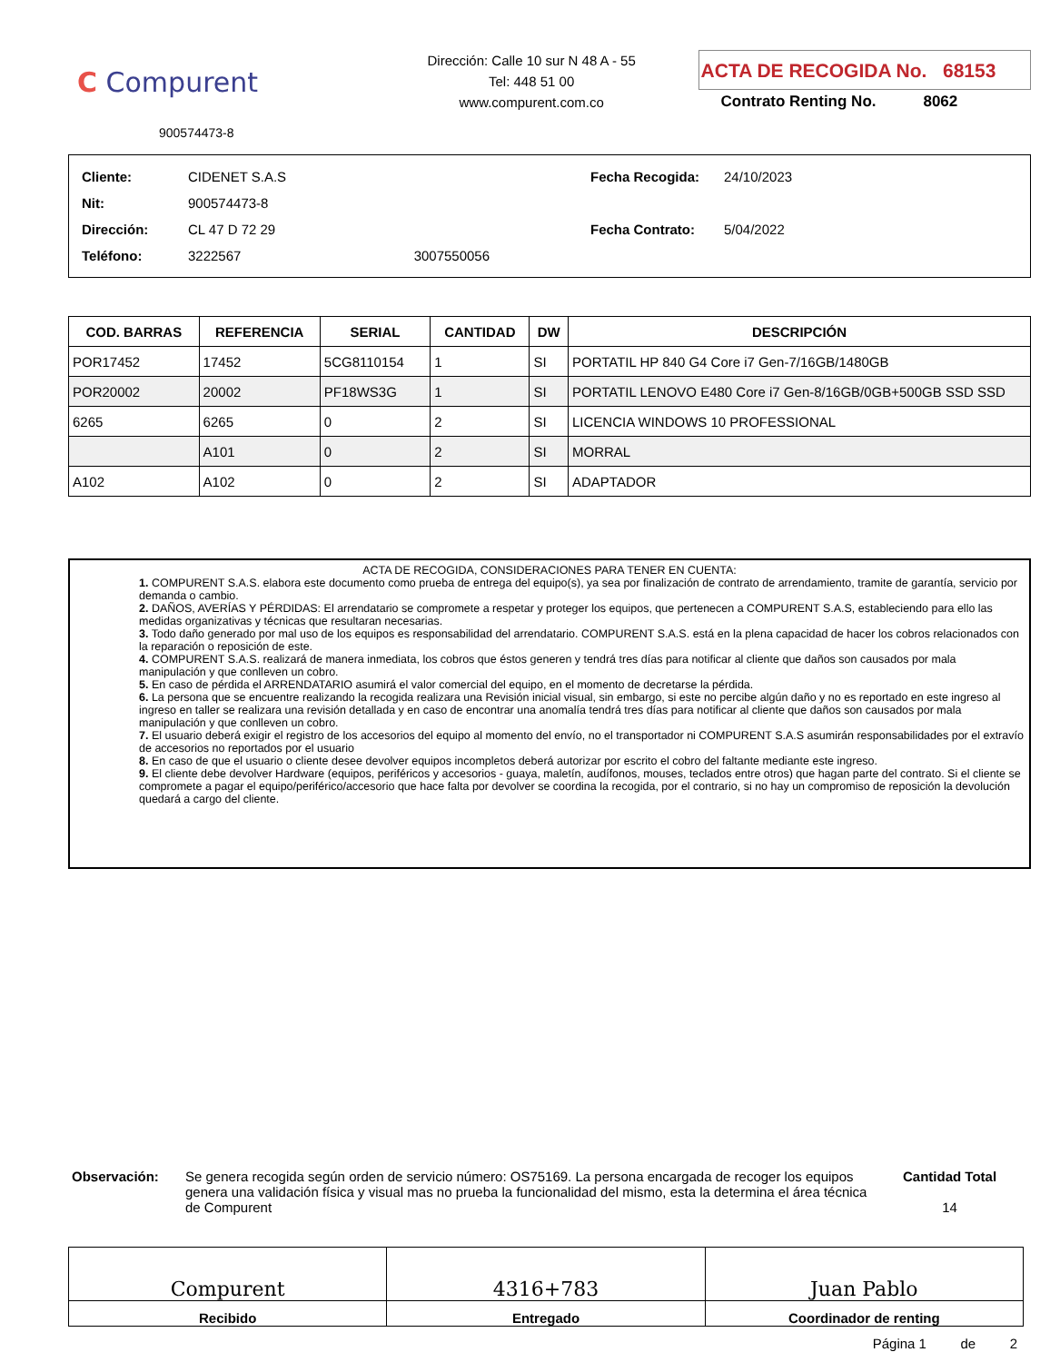C Compurent
900574473-8
Dirección: Calle 10 sur N 48 A - 55
Tel: 448 51 00
www.compurent.com.co
ACTA DE RECOGIDA No. 68153
Contrato Renting No. 8062
| Cliente: | CIDENET S.A.S | |
| Nit: | 900574473-8 | |
| Dirección: | CL 47 D 72 29 | |
| Teléfono: | 3222567 | 3007550056 |
| Fecha Recogida: | 24/10/2023 |
| Fecha Contrato: | 5/04/2022 |
| COD. BARRAS | REFERENCIA | SERIAL | CANTIDAD | DW | DESCRIPCIÓN |
| --- | --- | --- | --- | --- | --- |
| POR17452 | 17452 | 5CG8110154 | 1 | SI | PORTATIL HP 840 G4 Core i7 Gen-7/16GB/1480GB |
| POR20002 | 20002 | PF18WS3G | 1 | SI | PORTATIL LENOVO E480 Core i7 Gen-8/16GB/0GB+500GB SSD SSD |
| 6265 | 6265 | 0 | 2 | SI | LICENCIA WINDOWS 10 PROFESSIONAL |
| | A101 | 0 | 2 | SI | MORRAL |
| A102 | A102 | 0 | 2 | SI | ADAPTADOR |
ACTA DE RECOGIDA, CONSIDERACIONES PARA TENER EN CUENTA:
1. COMPURENT S.A.S. elabora este documento como prueba de entrega del equipo(s), ya sea por finalización de contrato de arrendamiento, tramite de garantía, servicio por demanda o cambio.
2. DAÑOS, AVERÍAS Y PÉRDIDAS: El arrendatario se compromete a respetar y proteger los equipos, que pertenecen a COMPURENT S.A.S, estableciendo para ello las medidas organizativas y técnicas que resultaran necesarias.
3. Todo daño generado por mal uso de los equipos es responsabilidad del arrendatario. COMPURENT S.A.S. está en la plena capacidad de hacer los cobros relacionados con la reparación o reposición de este.
4. COMPURENT S.A.S. realizará de manera inmediata, los cobros que éstos generen y tendrá tres días para notificar al cliente que daños son causados por mala manipulación y que conlleven un cobro.
5. En caso de pérdida el ARRENDATARIO asumirá el valor comercial del equipo, en el momento de decretarse la pérdida.
6. La persona que se encuentre realizando la recogida realizara una Revisión inicial visual, sin embargo, si este no percibe algún daño y no es reportado en este ingreso al ingreso en taller se realizara una revisión detallada y en caso de encontrar una anomalía tendrá tres días para notificar al cliente que daños son causados por mala manipulación y que conlleven un cobro.
7. El usuario deberá exigir el registro de los accesorios del equipo al momento del envío, no el transportador ni COMPURENT S.A.S asumirán responsabilidades por el extravío de accesorios no reportados por el usuario
8. En caso de que el usuario o cliente desee devolver equipos incompletos deberá autorizar por escrito el cobro del faltante mediante este ingreso.
9. El cliente debe devolver Hardware (equipos, periféricos y accesorios - guaya, maletín, audífonos, mouses, teclados entre otros) que hagan parte del contrato. Si el cliente se compromete a pagar el equipo/periférico/accesorio que hace falta por devolver se coordina la recogida, por el contrario, si no hay un compromiso de reposición la devolución quedará a cargo del cliente.
Observación: Se genera recogida según orden de servicio número: OS75169. La persona encargada de recoger los equipos genera una validación física y visual mas no prueba la funcionalidad del mismo, esta la determina el área técnica de Compurent
Cantidad Total
14
Compurent
Recibido
4316+783
Entregado
Juan Pablo
Coordinador de renting
Página 1 de 2